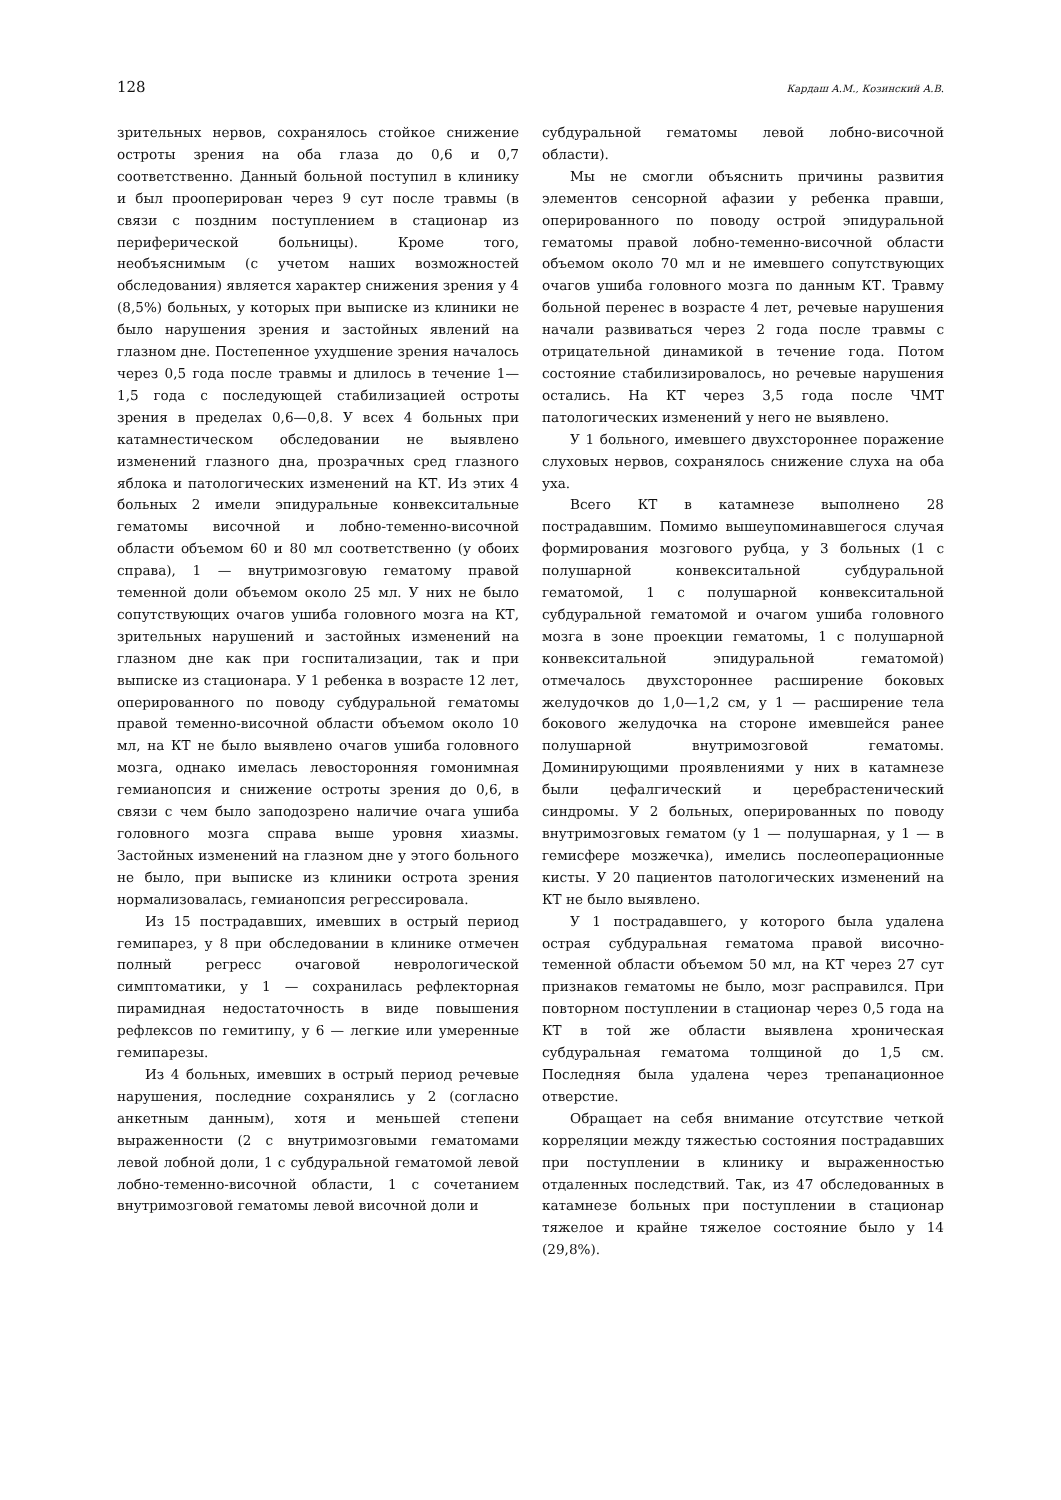128 Кардаш А.М., Козинский А.В.
зрительных нервов, сохранялось стойкое снижение остроты зрения на оба глаза до 0,6 и 0,7 соответственно. Данный больной поступил в клинику и был прооперирован через 9 сут после травмы (в связи с поздним поступлением в стационар из периферической больницы). Кроме того, необъяснимым (с учетом наших возможностей обследования) является характер снижения зрения у 4 (8,5%) больных, у которых при выписке из клиники не было нарушения зрения и застойных явлений на глазном дне. Постепенное ухудшение зрения началось через 0,5 года после травмы и длилось в течение 1—1,5 года с последующей стабилизацией остроты зрения в пределах 0,6—0,8. У всех 4 больных при катамнестическом обследовании не выявлено изменений глазного дна, прозрачных сред глазного яблока и патологических изменений на КТ. Из этих 4 больных 2 имели эпидуральные конвекситальные гематомы височной и лобно-теменно-височной области объемом 60 и 80 мл соответственно (у обоих справа), 1 — внутримозговую гематому правой теменной доли объемом около 25 мл. У них не было сопутствующих очагов ушиба головного мозга на КТ, зрительных нарушений и застойных изменений на глазном дне как при госпитализации, так и при выписке из стационара. У 1 ребенка в возрасте 12 лет, оперированного по поводу субдуральной гематомы правой теменно-височной области объемом около 10 мл, на КТ не было выявлено очагов ушиба головного мозга, однако имелась левосторонняя гомонимная гемианопсия и снижение остроты зрения до 0,6, в связи с чем было заподозрено наличие очага ушиба головного мозга справа выше уровня хиазмы. Застойных изменений на глазном дне у этого больного не было, при выписке из клиники острота зрения нормализовалась, гемианопсия регрессировала.
Из 15 пострадавших, имевших в острый период гемипарез, у 8 при обследовании в клинике отмечен полный регресс очаговой неврологической симптоматики, у 1 — сохранилась рефлекторная пирамидная недостаточность в виде повышения рефлексов по гемитипу, у 6 — легкие или умеренные гемипарезы.
Из 4 больных, имевших в острый период речевые нарушения, последние сохранялись у 2 (согласно анкетным данным), хотя и меньшей степени выраженности (2 с внутримозговыми гематомами левой лобной доли, 1 с субдуральной гематомой левой лобно-теменно-височной области, 1 с сочетанием внутримозговой гематомы левой височной доли и
субдуральной гематомы левой лобно-височной области).
Мы не смогли объяснить причины развития элементов сенсорной афазии у ребенка правши, оперированного по поводу острой эпидуральной гематомы правой лобно-теменно-височной области объемом около 70 мл и не имевшего сопутствующих очагов ушиба головного мозга по данным КТ. Травму больной перенес в возрасте 4 лет, речевые нарушения начали развиваться через 2 года после травмы с отрицательной динамикой в течение года. Потом состояние стабилизировалось, но речевые нарушения остались. На КТ через 3,5 года после ЧМТ патологических изменений у него не выявлено.
У 1 больного, имевшего двухстороннее поражение слуховых нервов, сохранялось снижение слуха на оба уха.
Всего КТ в катамнезе выполнено 28 пострадавшим. Помимо вышеупоминавшегося случая формирования мозгового рубца, у 3 больных (1 с полушарной конвекситальной субдуральной гематомой, 1 с полушарной конвекситальной субдуральной гематомой и очагом ушиба головного мозга в зоне проекции гематомы, 1 с полушарной конвекситальной эпидуральной гематомой) отмечалось двухстороннее расширение боковых желудочков до 1,0—1,2 см, у 1 — расширение тела бокового желудочка на стороне имевшейся ранее полушарной внутримозговой гематомы. Доминирующими проявлениями у них в катамнезе были цефалгический и церебрастенический синдромы. У 2 больных, оперированных по поводу внутримозговых гематом (у 1 — полушарная, у 1 — в гемисфере мозжечка), имелись послеоперационные кисты. У 20 пациентов патологических изменений на КТ не было выявлено.
У 1 пострадавшего, у которого была удалена острая субдуральная гематома правой височно-теменной области объемом 50 мл, на КТ через 27 сут признаков гематомы не было, мозг расправился. При повторном поступлении в стационар через 0,5 года на КТ в той же области выявлена хроническая субдуральная гематома толщиной до 1,5 см. Последняя была удалена через трепанационное отверстие.
Обращает на себя внимание отсутствие четкой корреляции между тяжестью состояния пострадавших при поступлении в клинику и выраженностью отдаленных последствий. Так, из 47 обследованных в катамнезе больных при поступлении в стационар тяжелое и крайне тяжелое состояние было у 14 (29,8%).